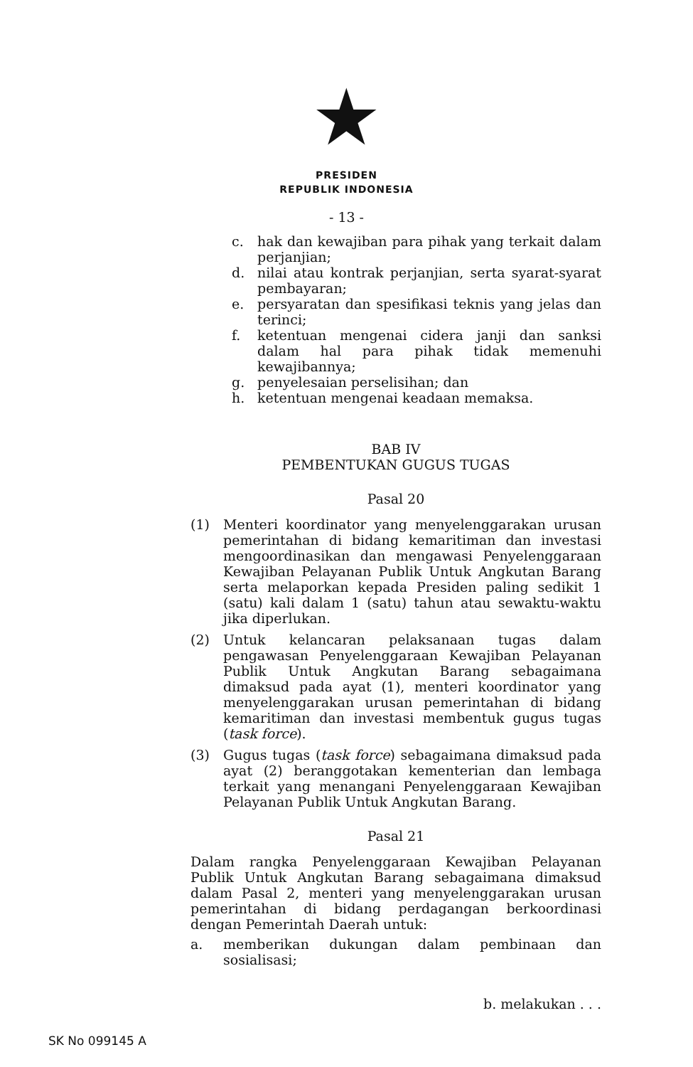★
PRESIDEN
REPUBLIK INDONESIA
- 13 -
c. hak dan kewajiban para pihak yang terkait dalam perjanjian;
d. nilai atau kontrak perjanjian, serta syarat-syarat pembayaran;
e. persyaratan dan spesifikasi teknis yang jelas dan terinci;
f. ketentuan mengenai cidera janji dan sanksi dalam hal para pihak tidak memenuhi kewajibannya;
g. penyelesaian perselisihan; dan
h. ketentuan mengenai keadaan memaksa.
BAB IV
PEMBENTUKAN GUGUS TUGAS
Pasal 20
(1) Menteri koordinator yang menyelenggarakan urusan pemerintahan di bidang kemaritiman dan investasi mengoordinasikan dan mengawasi Penyelenggaraan Kewajiban Pelayanan Publik Untuk Angkutan Barang serta melaporkan kepada Presiden paling sedikit 1 (satu) kali dalam 1 (satu) tahun atau sewaktu-waktu jika diperlukan.
(2) Untuk kelancaran pelaksanaan tugas dalam pengawasan Penyelenggaraan Kewajiban Pelayanan Publik Untuk Angkutan Barang sebagaimana dimaksud pada ayat (1), menteri koordinator yang menyelenggarakan urusan pemerintahan di bidang kemaritiman dan investasi membentuk gugus tugas (task force).
(3) Gugus tugas (task force) sebagaimana dimaksud pada ayat (2) beranggotakan kementerian dan lembaga terkait yang menangani Penyelenggaraan Kewajiban Pelayanan Publik Untuk Angkutan Barang.
Pasal 21
Dalam rangka Penyelenggaraan Kewajiban Pelayanan Publik Untuk Angkutan Barang sebagaimana dimaksud dalam Pasal 2, menteri yang menyelenggarakan urusan pemerintahan di bidang perdagangan berkoordinasi dengan Pemerintah Daerah untuk:
a. memberikan dukungan dalam pembinaan dan sosialisasi;
b. melakukan . . .
SK No 099145 A